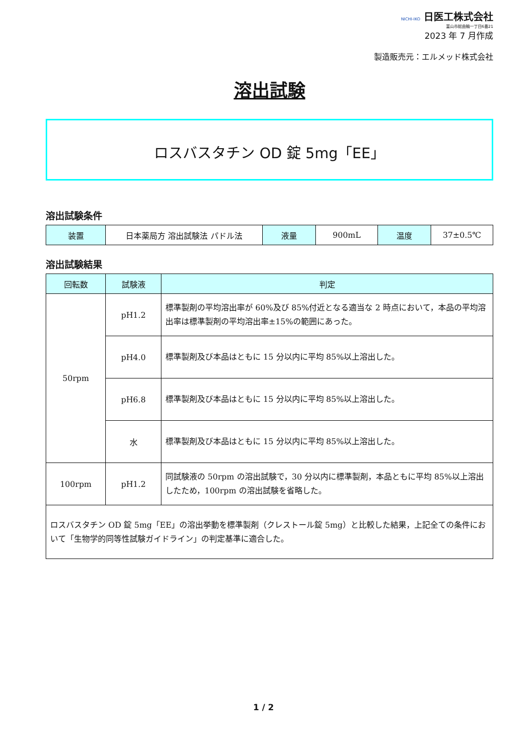NICHI-IKO 日医工株式会社
富山市総曲輪一丁目6番21
2023 年 7 月作成
製造販売元：エルメッド株式会社
溶出試験
ロスバスタチン OD 錠 5mg「EE」
溶出試験条件
| 装置 | 日本薬局方 溶出試験法 パドル法 | 液量 | 900mL | 温度 | 37±0.5℃ |
溶出試験結果
| 回転数 | 試験液 | 判定 |
| --- | --- | --- |
| 50rpm | pH1.2 | 標準製剤の平均溶出率が 60%及び 85%付近となる適当な 2 時点において，本品の平均溶出率は標準製剤の平均溶出率±15%の範囲にあった。 |
| | pH4.0 | 標準製剤及び本品はともに 15 分以内に平均 85%以上溶出した。 |
| | pH6.8 | 標準製剤及び本品はともに 15 分以内に平均 85%以上溶出した。 |
| | 水 | 標準製剤及び本品はともに 15 分以内に平均 85%以上溶出した。 |
| 100rpm | pH1.2 | 同試験液の 50rpm の溶出試験で，30 分以内に標準製剤，本品ともに平均 85%以上溶出したため，100rpm の溶出試験を省略した。 |
| ロスバスタチン OD 錠 5mg「EE」の溶出挙動を標準製剤（クレストール錠 5mg）と比較した結果，上記全ての条件において「生物学的同等性試験ガイドライン」の判定基準に適合した。 | | |
1 / 2